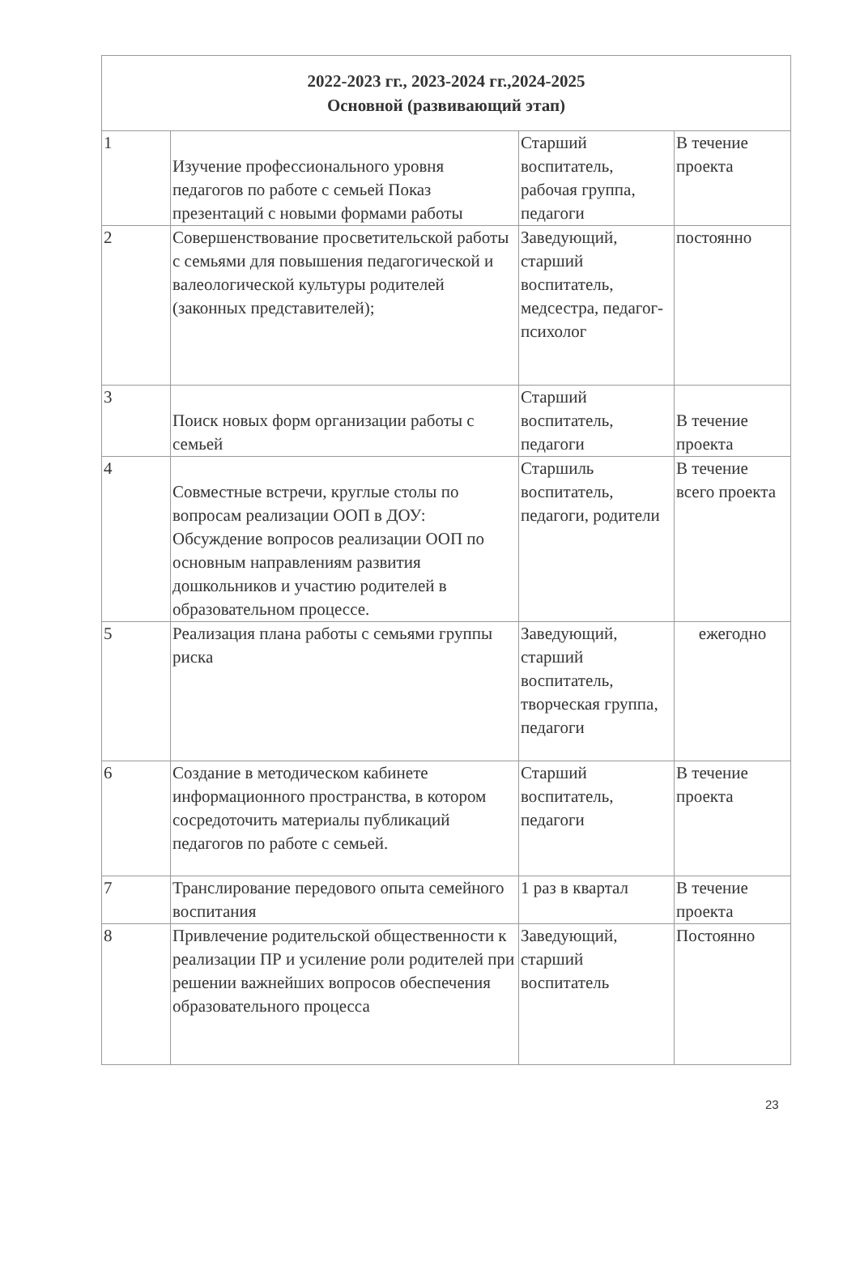| 2022-2023 гг., 2023-2024 гг.,2024-2025 Основной (развивающий этап) | | | |
| --- | --- | --- | --- |
| 1 | Изучение профессионального уровня педагогов по работе с семьей Показ презентаций с новыми формами работы | Старший воспитатель, рабочая группа, педагоги | В течение проекта |
| 2 | Совершенствование просветительской работы с семьями для повышения педагогической и валеологической культуры родителей (законных представителей); | Заведующий, старший воспитатель, медсестра, педагог-психолог | постоянно |
| 3 | Поиск новых форм организации работы с семьей | Старший воспитатель, педагоги | В течение проекта |
| 4 | Совместные встречи, круглые столы по вопросам реализации ООП в ДОУ: Обсуждение вопросов реализации ООП по основным направлениям развития дошкольников и участию родителей в образовательном процессе. | Старшиль воспитатель, педагоги, родители | В течение всего проекта |
| 5 | Реализация плана работы с семьями группы риска | Заведующий, старший воспитатель, творческая группа, педагоги | ежегодно |
| 6 | Создание в методическом кабинете информационного пространства, в котором сосредоточить материалы публикаций педагогов по работе с семьей. | Старший воспитатель, педагоги | В течение проекта |
| 7 | Транслирование передового опыта семейного воспитания | 1 раз в квартал | В течение проекта |
| 8 | Привлечение родительской общественности к реализации ПР и усиление роли родителей при решении важнейших вопросов обеспечения образовательного процесса | Заведующий, старший воспитатель | Постоянно |
23